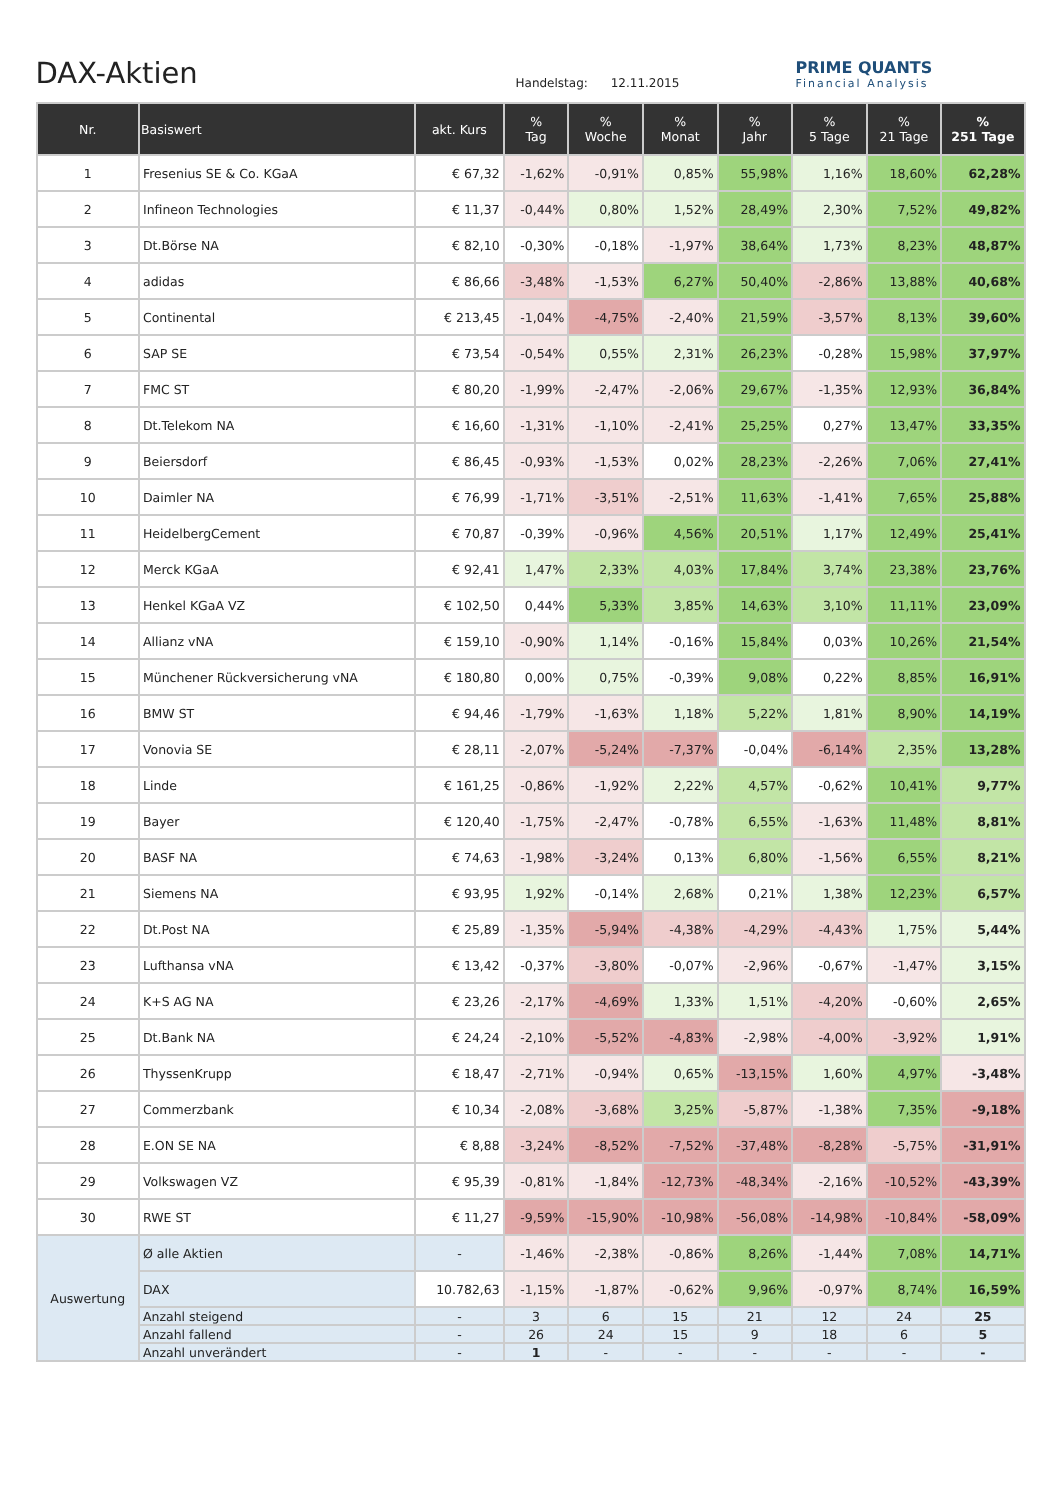DAX-Aktien
Handelstag: 12.11.2015
PRIME QUANTS
Financial Analysis
| Nr. | Basiswert | akt. Kurs | % Tag | % Woche | % Monat | % Jahr | % 5 Tage | % 21 Tage | % 251 Tage |
| --- | --- | --- | --- | --- | --- | --- | --- | --- | --- |
| 1 | Fresenius SE & Co. KGaA | € 67,32 | -1,62% | -0,91% | 0,85% | 55,98% | 1,16% | 18,60% | 62,28% |
| 2 | Infineon Technologies | € 11,37 | -0,44% | 0,80% | 1,52% | 28,49% | 2,30% | 7,52% | 49,82% |
| 3 | Dt.Börse NA | € 82,10 | -0,30% | -0,18% | -1,97% | 38,64% | 1,73% | 8,23% | 48,87% |
| 4 | adidas | € 86,66 | -3,48% | -1,53% | 6,27% | 50,40% | -2,86% | 13,88% | 40,68% |
| 5 | Continental | € 213,45 | -1,04% | -4,75% | -2,40% | 21,59% | -3,57% | 8,13% | 39,60% |
| 6 | SAP SE | € 73,54 | -0,54% | 0,55% | 2,31% | 26,23% | -0,28% | 15,98% | 37,97% |
| 7 | FMC ST | € 80,20 | -1,99% | -2,47% | -2,06% | 29,67% | -1,35% | 12,93% | 36,84% |
| 8 | Dt.Telekom NA | € 16,60 | -1,31% | -1,10% | -2,41% | 25,25% | 0,27% | 13,47% | 33,35% |
| 9 | Beiersdorf | € 86,45 | -0,93% | -1,53% | 0,02% | 28,23% | -2,26% | 7,06% | 27,41% |
| 10 | Daimler NA | € 76,99 | -1,71% | -3,51% | -2,51% | 11,63% | -1,41% | 7,65% | 25,88% |
| 11 | HeidelbergCement | € 70,87 | -0,39% | -0,96% | 4,56% | 20,51% | 1,17% | 12,49% | 25,41% |
| 12 | Merck KGaA | € 92,41 | 1,47% | 2,33% | 4,03% | 17,84% | 3,74% | 23,38% | 23,76% |
| 13 | Henkel KGaA VZ | € 102,50 | 0,44% | 5,33% | 3,85% | 14,63% | 3,10% | 11,11% | 23,09% |
| 14 | Allianz vNA | € 159,10 | -0,90% | 1,14% | -0,16% | 15,84% | 0,03% | 10,26% | 21,54% |
| 15 | Münchener Rückversicherung vNA | € 180,80 | 0,00% | 0,75% | -0,39% | 9,08% | 0,22% | 8,85% | 16,91% |
| 16 | BMW ST | € 94,46 | -1,79% | -1,63% | 1,18% | 5,22% | 1,81% | 8,90% | 14,19% |
| 17 | Vonovia SE | € 28,11 | -2,07% | -5,24% | -7,37% | -0,04% | -6,14% | 2,35% | 13,28% |
| 18 | Linde | € 161,25 | -0,86% | -1,92% | 2,22% | 4,57% | -0,62% | 10,41% | 9,77% |
| 19 | Bayer | € 120,40 | -1,75% | -2,47% | -0,78% | 6,55% | -1,63% | 11,48% | 8,81% |
| 20 | BASF NA | € 74,63 | -1,98% | -3,24% | 0,13% | 6,80% | -1,56% | 6,55% | 8,21% |
| 21 | Siemens NA | € 93,95 | 1,92% | -0,14% | 2,68% | 0,21% | 1,38% | 12,23% | 6,57% |
| 22 | Dt.Post NA | € 25,89 | -1,35% | -5,94% | -4,38% | -4,29% | -4,43% | 1,75% | 5,44% |
| 23 | Lufthansa vNA | € 13,42 | -0,37% | -3,80% | -0,07% | -2,96% | -0,67% | -1,47% | 3,15% |
| 24 | K+S AG NA | € 23,26 | -2,17% | -4,69% | 1,33% | 1,51% | -4,20% | -0,60% | 2,65% |
| 25 | Dt.Bank NA | € 24,24 | -2,10% | -5,52% | -4,83% | -2,98% | -4,00% | -3,92% | 1,91% |
| 26 | ThyssenKrupp | € 18,47 | -2,71% | -0,94% | 0,65% | -13,15% | 1,60% | 4,97% | -3,48% |
| 27 | Commerzbank | € 10,34 | -2,08% | -3,68% | 3,25% | -5,87% | -1,38% | 7,35% | -9,18% |
| 28 | E.ON SE NA | € 8,88 | -3,24% | -8,52% | -7,52% | -37,48% | -8,28% | -5,75% | -31,91% |
| 29 | Volkswagen VZ | € 95,39 | -0,81% | -1,84% | -12,73% | -48,34% | -2,16% | -10,52% | -43,39% |
| 30 | RWE ST | € 11,27 | -9,59% | -15,90% | -10,98% | -56,08% | -14,98% | -10,84% | -58,09% |
| Auswertung | Ø alle Aktien | - | -1,46% | -2,38% | -0,86% | 8,26% | -1,44% | 7,08% | 14,71% |
| | DAX | 10.782,63 | -1,15% | -1,87% | -0,62% | 9,96% | -0,97% | 8,74% | 16,59% |
| | Anzahl steigend | - | 3 | 6 | 15 | 21 | 12 | 24 | 25 |
| | Anzahl fallend | - | 26 | 24 | 15 | 9 | 18 | 6 | 5 |
| | Anzahl unverändert | - | 1 | - | - | - | - | - | - |